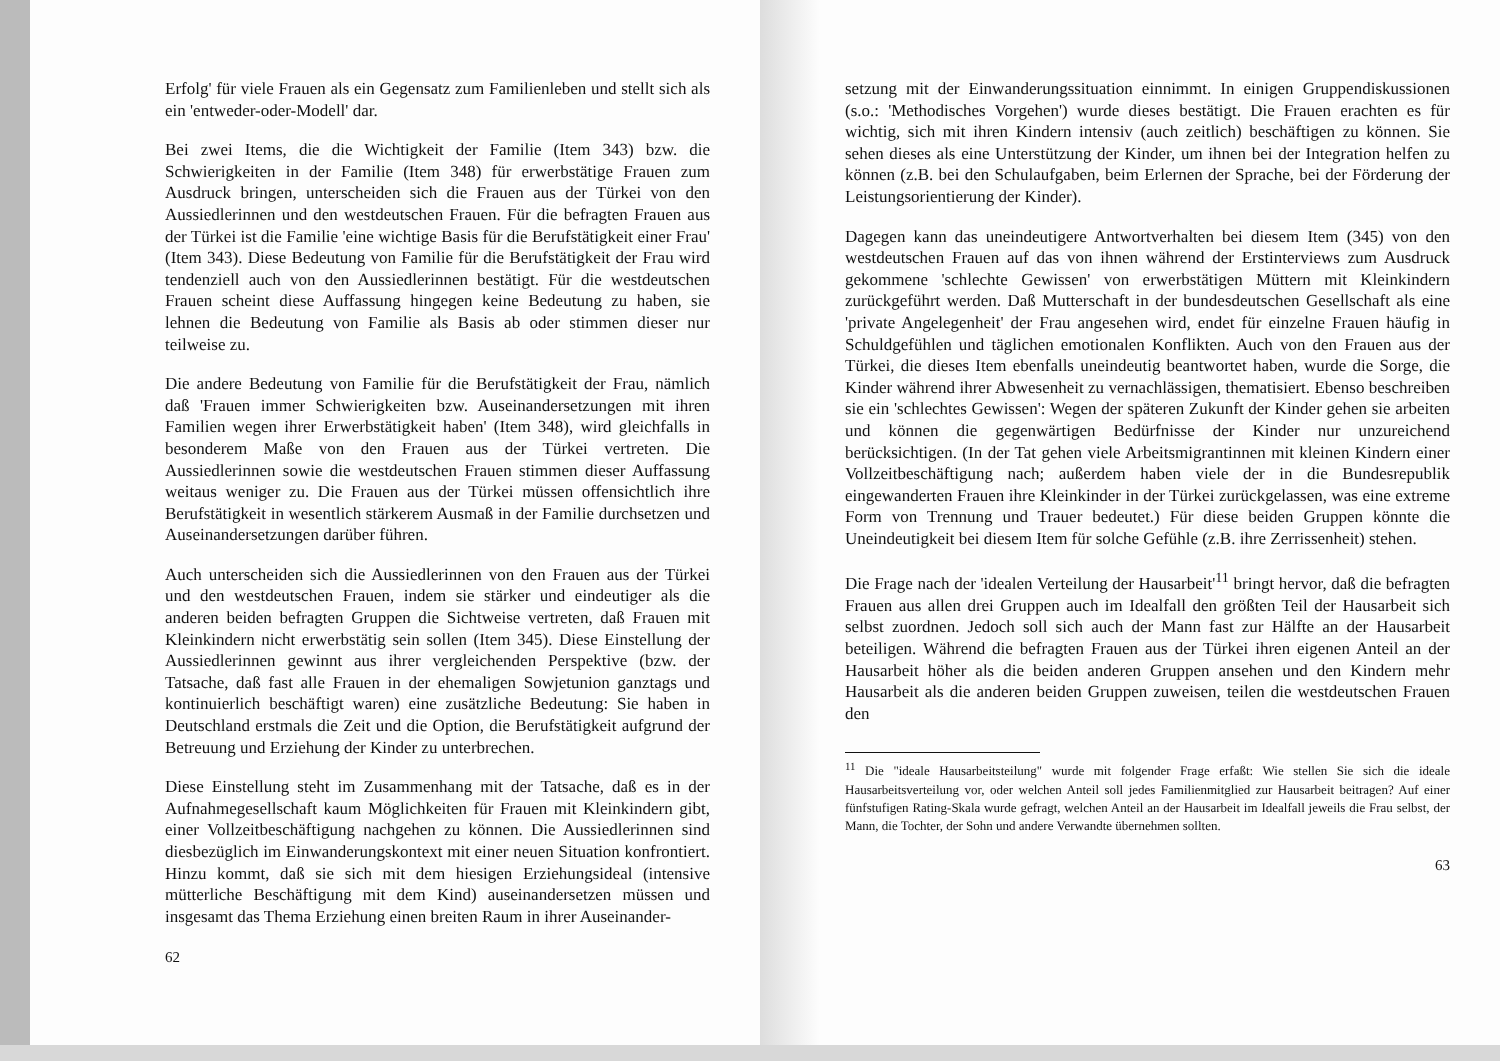Erfolg' für viele Frauen als ein Gegensatz zum Familienleben und stellt sich als ein 'entweder-oder-Modell' dar.
Bei zwei Items, die die Wichtigkeit der Familie (Item 343) bzw. die Schwierigkeiten in der Familie (Item 348) für erwerbstätige Frauen zum Ausdruck bringen, unterscheiden sich die Frauen aus der Türkei von den Aussiedlerinnen und den westdeutschen Frauen. Für die befragten Frauen aus der Türkei ist die Familie 'eine wichtige Basis für die Berufstätigkeit einer Frau' (Item 343). Diese Bedeutung von Familie für die Berufstätigkeit der Frau wird tendenziell auch von den Aussiedlerinnen bestätigt. Für die westdeutschen Frauen scheint diese Auffassung hingegen keine Bedeutung zu haben, sie lehnen die Bedeutung von Familie als Basis ab oder stimmen dieser nur teilweise zu.
Die andere Bedeutung von Familie für die Berufstätigkeit der Frau, nämlich daß 'Frauen immer Schwierigkeiten bzw. Auseinandersetzungen mit ihren Familien wegen ihrer Erwerbstätigkeit haben' (Item 348), wird gleichfalls in besonderem Maße von den Frauen aus der Türkei vertreten. Die Aussiedlerinnen sowie die westdeutschen Frauen stimmen dieser Auffassung weitaus weniger zu. Die Frauen aus der Türkei müssen offensichtlich ihre Berufstätigkeit in wesentlich stärkerem Ausmaß in der Familie durchsetzen und Auseinandersetzungen darüber führen.
Auch unterscheiden sich die Aussiedlerinnen von den Frauen aus der Türkei und den westdeutschen Frauen, indem sie stärker und eindeutiger als die anderen beiden befragten Gruppen die Sichtweise vertreten, daß Frauen mit Kleinkindern nicht erwerbstätig sein sollen (Item 345). Diese Einstellung der Aussiedlerinnen gewinnt aus ihrer vergleichenden Perspektive (bzw. der Tatsache, daß fast alle Frauen in der ehemaligen Sowjetunion ganztags und kontinuierlich beschäftigt waren) eine zusätzliche Bedeutung: Sie haben in Deutschland erstmals die Zeit und die Option, die Berufstätigkeit aufgrund der Betreuung und Erziehung der Kinder zu unterbrechen.
Diese Einstellung steht im Zusammenhang mit der Tatsache, daß es in der Aufnahmegesellschaft kaum Möglichkeiten für Frauen mit Kleinkindern gibt, einer Vollzeitbeschäftigung nachgehen zu können. Die Aussiedlerinnen sind diesbezüglich im Einwanderungskontext mit einer neuen Situation konfrontiert. Hinzu kommt, daß sie sich mit dem hiesigen Erziehungsideal (intensive mütterliche Beschäftigung mit dem Kind) auseinandersetzen müssen und insgesamt das Thema Erziehung einen breiten Raum in ihrer Auseinander-
62
setzung mit der Einwanderungssituation einnimmt. In einigen Gruppendiskussionen (s.o.: 'Methodisches Vorgehen') wurde dieses bestätigt. Die Frauen erachten es für wichtig, sich mit ihren Kindern intensiv (auch zeitlich) beschäftigen zu können. Sie sehen dieses als eine Unterstützung der Kinder, um ihnen bei der Integration helfen zu können (z.B. bei den Schulaufgaben, beim Erlernen der Sprache, bei der Förderung der Leistungsorientierung der Kinder).
Dagegen kann das uneindeutigere Antwortverhalten bei diesem Item (345) von den westdeutschen Frauen auf das von ihnen während der Erstinterviews zum Ausdruck gekommene 'schlechte Gewissen' von erwerbstätigen Müttern mit Kleinkindern zurückgeführt werden. Daß Mutterschaft in der bundesdeutschen Gesellschaft als eine 'private Angelegenheit' der Frau angesehen wird, endet für einzelne Frauen häufig in Schuldgefühlen und täglichen emotionalen Konflikten. Auch von den Frauen aus der Türkei, die dieses Item ebenfalls uneindeutig beantwortet haben, wurde die Sorge, die Kinder während ihrer Abwesenheit zu vernachlässigen, thematisiert. Ebenso beschreiben sie ein 'schlechtes Gewissen': Wegen der späteren Zukunft der Kinder gehen sie arbeiten und können die gegenwärtigen Bedürfnisse der Kinder nur unzureichend berücksichtigen. (In der Tat gehen viele Arbeitsmigrantinnen mit kleinen Kindern einer Vollzeitbeschäftigung nach; außerdem haben viele der in die Bundesrepublik eingewanderten Frauen ihre Kleinkinder in der Türkei zurückgelassen, was eine extreme Form von Trennung und Trauer bedeutet.) Für diese beiden Gruppen könnte die Uneindeutigkeit bei diesem Item für solche Gefühle (z.B. ihre Zerrissenheit) stehen.
Die Frage nach der 'idealen Verteilung der Hausarbeit'<sup>11</sup> bringt hervor, daß die befragten Frauen aus allen drei Gruppen auch im Idealfall den größten Teil der Hausarbeit sich selbst zuordnen. Jedoch soll sich auch der Mann fast zur Hälfte an der Hausarbeit beteiligen. Während die befragten Frauen aus der Türkei ihren eigenen Anteil an der Hausarbeit höher als die beiden anderen Gruppen ansehen und den Kindern mehr Hausarbeit als die anderen beiden Gruppen zuweisen, teilen die westdeutschen Frauen den
<sup>11</sup> Die "ideale Hausarbeitsteilung" wurde mit folgender Frage erfaßt: Wie stellen Sie sich die ideale Hausarbeitsverteilung vor, oder welchen Anteil soll jedes Familienmitglied zur Hausarbeit beitragen? Auf einer fünfstufigen Rating-Skala wurde gefragt, welchen Anteil an der Hausarbeit im Idealfall jeweils die Frau selbst, der Mann, die Tochter, der Sohn und andere Verwandte übernehmen sollten.
63